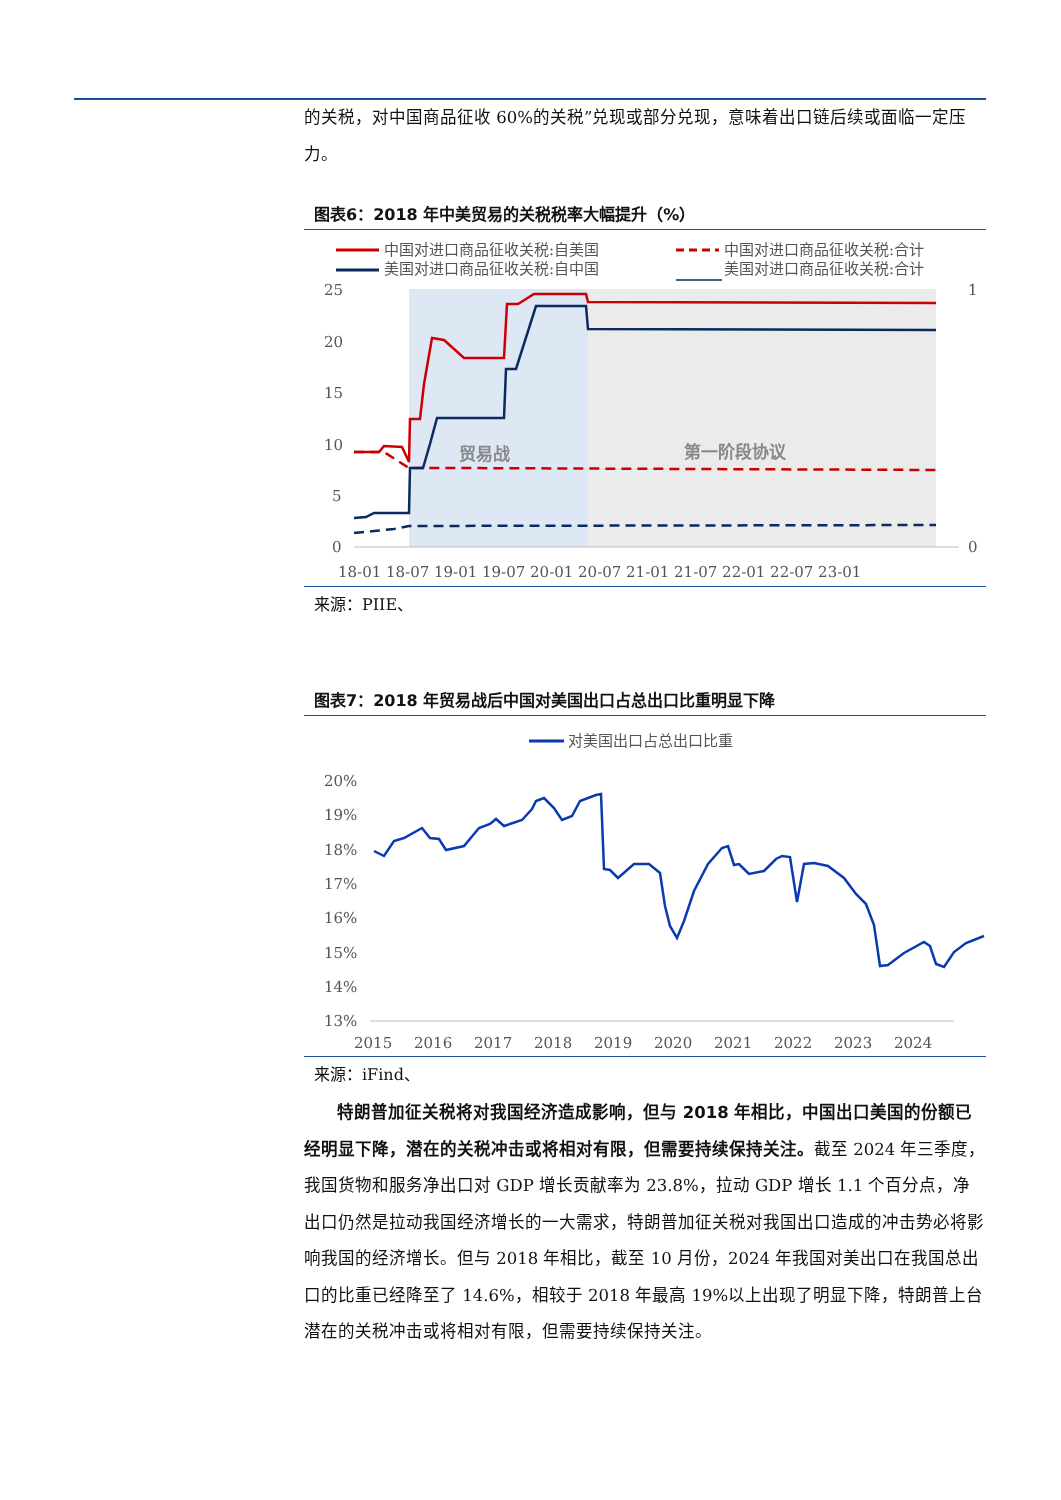的关税，对中国商品征收 60%的关税”兑现或部分兑现，意味着出口链后续或面临一定压力。
图表6：2018 年中美贸易的关税税率大幅提升（%）
中国对进口商品征收关税:自美国
中国对进口商品征收关税:合计
美国对进口商品征收关税:自中国
美国对进口商品征收关税:合计
贸易战
第一阶段协议
25
20
15
10
5
0
1
0
18-01 18-07 19-01 19-07 20-01 20-07 21-01 21-07 22-01 22-07 23-01
来源：PIIE、
图表7：2018 年贸易战后中国对美国出口占总出口比重明显下降
对美国出口占总出口比重
20%
19%
18%
17%
16%
15%
14%
13%
2015
2016
2017
2018
2019
2020
2021
2022
2023
2024
来源：iFind、
特朗普加征关税将对我国经济造成影响，但与 2018 年相比，中国出口美国的份额已经明显下降，潜在的关税冲击或将相对有限，但需要持续保持关注。截至 2024 年三季度，我国货物和服务净出口对 GDP 增长贡献率为 23.8%，拉动 GDP 增长 1.1 个百分点，净出口仍然是拉动我国经济增长的一大需求，特朗普加征关税对我国出口造成的冲击势必将影响我国的经济增长。但与 2018 年相比，截至 10 月份，2024 年我国对美出口在我国总出口的比重已经降至了 14.6%，相较于 2018 年最高 19%以上出现了明显下降，特朗普上台潜在的关税冲击或将相对有限，但需要持续保持关注。